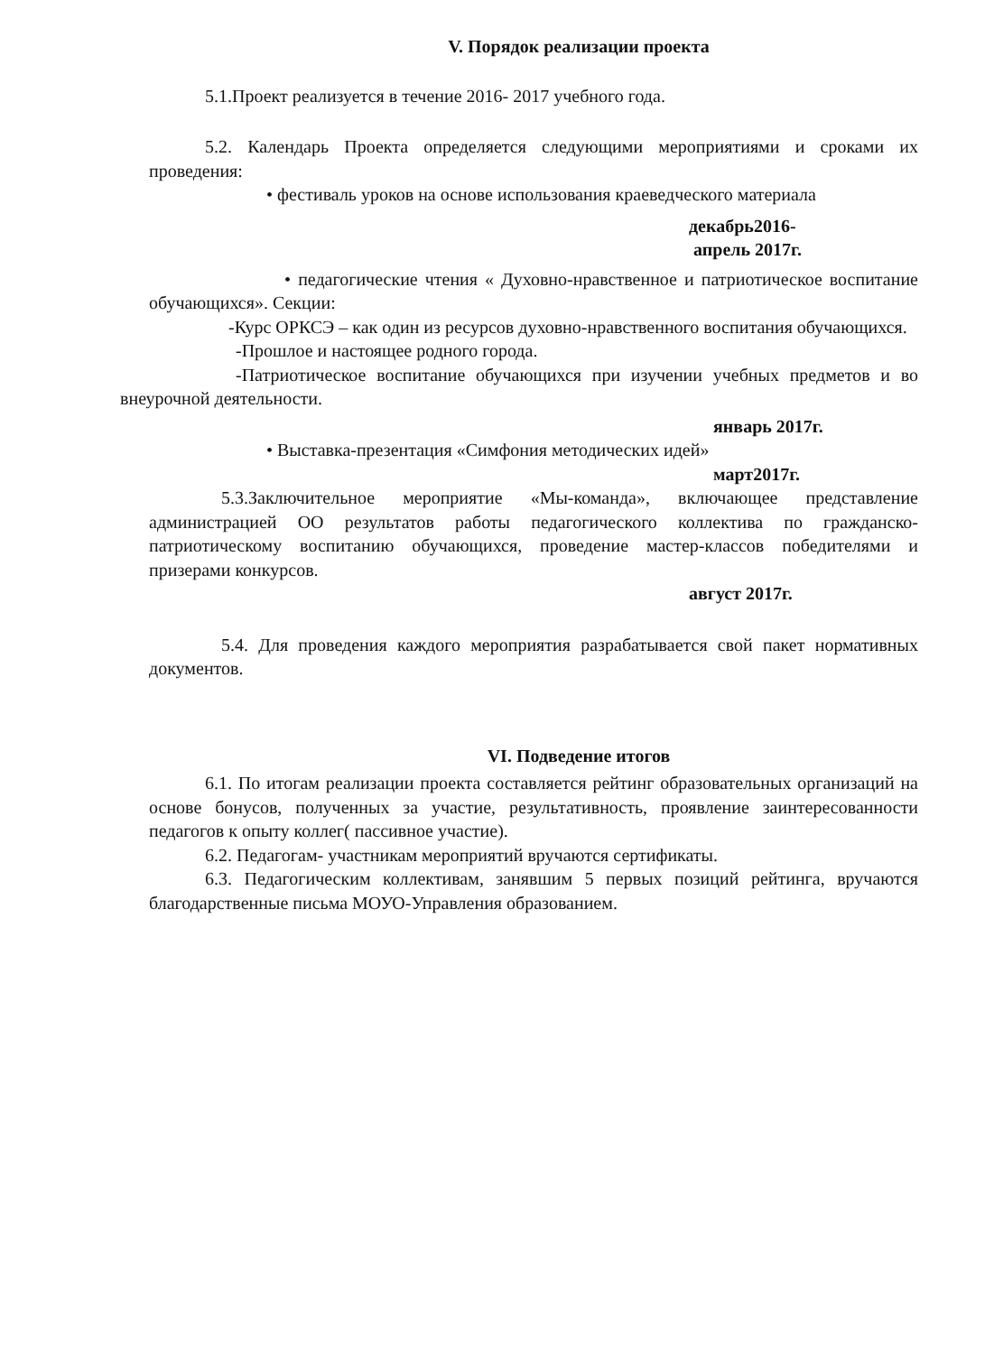V. Порядок реализации проекта
5.1.Проект реализуется в течение 2016- 2017 учебного года.
5.2. Календарь Проекта определяется следующими мероприятиями и сроками их проведения:
• фестиваль уроков на основе использования краеведческого материала
декабрь2016-
апрель 2017г.
• педагогические чтения « Духовно-нравственное и патриотическое воспитание обучающихся». Секции:
-Курс ОРКСЭ – как один из ресурсов духовно-нравственного воспитания обучающихся.
-Прошлое и настоящее родного города.
-Патриотическое воспитание обучающихся при изучении учебных предметов и во внеурочной деятельности.
январь 2017г.
• Выставка-презентация «Симфония методических идей»
март2017г.
5.3.Заключительное мероприятие «Мы-команда», включающее представление администрацией ОО результатов работы педагогического коллектива по гражданско-патриотическому воспитанию обучающихся, проведение мастер-классов победителями и призерами конкурсов.
август 2017г.
5.4. Для проведения каждого мероприятия разрабатывается свой пакет нормативных документов.
VI. Подведение итогов
6.1. По итогам реализации проекта составляется рейтинг образовательных организаций на основе бонусов, полученных за участие, результативность, проявление заинтересованности педагогов к опыту коллег( пассивное участие).
6.2. Педагогам- участникам мероприятий вручаются сертификаты.
6.3. Педагогическим коллективам, занявшим 5 первых позиций рейтинга, вручаются благодарственные письма МОУО-Управления образованием.